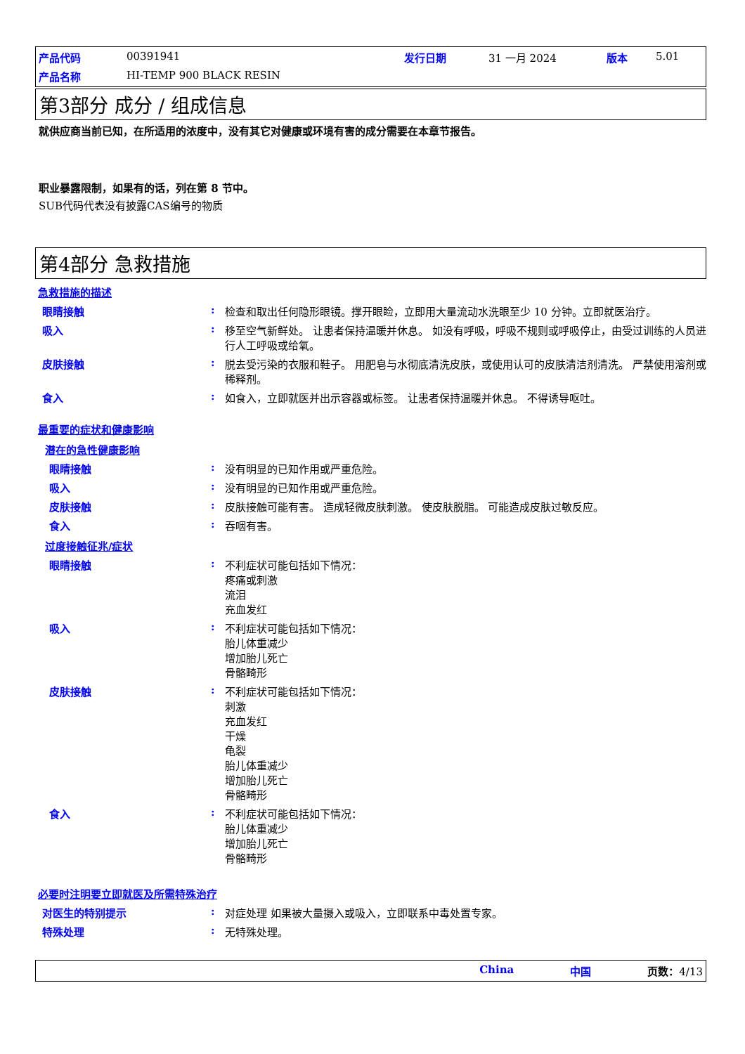产品代码 00391941 发行日期 31 一月 2024 版本 5.01 产品名称 HI-TEMP 900 BLACK RESIN
第3部分 成分 / 组成信息
就供应商当前已知，在所适用的浓度中，没有其它对健康或环境有害的成分需要在本章节报告。
职业暴露限制，如果有的话，列在第 8 节中。
SUB代码代表没有披露CAS编号的物质
第4部分 急救措施
急救措施的描述
眼睛接触: 检查和取出任何隐形眼镜。撑开眼睑，立即用大量流动水洗眼至少 10 分钟。立即就医治疗。
吸入: 移至空气新鲜处。 让患者保持温暖并休息。 如没有呼吸，呼吸不规则或呼吸停止，由受过训练的人员进行人工呼吸或给氧。
皮肤接触: 脱去受污染的衣服和鞋子。 用肥皂与水彻底清洗皮肤，或使用认可的皮肤清洁剂清洗。 严禁使用溶剂或稀释剂。
食入: 如食入，立即就医并出示容器或标签。 让患者保持温暖并休息。 不得诱导呕吐。
最重要的症状和健康影响
潜在的急性健康影响
眼睛接触: 没有明显的已知作用或严重危险。
吸入: 没有明显的已知作用或严重危险。
皮肤接触: 皮肤接触可能有害。 造成轻微皮肤刺激。 使皮肤脱脂。 可能造成皮肤过敏反应。
食入: 吞咽有害。
过度接触征兆/症状
眼睛接触: 不利症状可能包括如下情况：
疼痛或刺激
流泪
充血发红
吸入: 不利症状可能包括如下情况：
胎儿体重减少
增加胎儿死亡
骨骼畸形
皮肤接触: 不利症状可能包括如下情况：
刺激
充血发红
干燥
龟裂
胎儿体重减少
增加胎儿死亡
骨骼畸形
食入: 不利症状可能包括如下情况：
胎儿体重减少
增加胎儿死亡
骨骼畸形
必要时注明要立即就医及所需特殊治疗
对医生的特别提示: 对症处理 如果被大量摄入或吸入，立即联系中毒处置专家。
特殊处理: 无特殊处理。
China 中国 页数：4/13